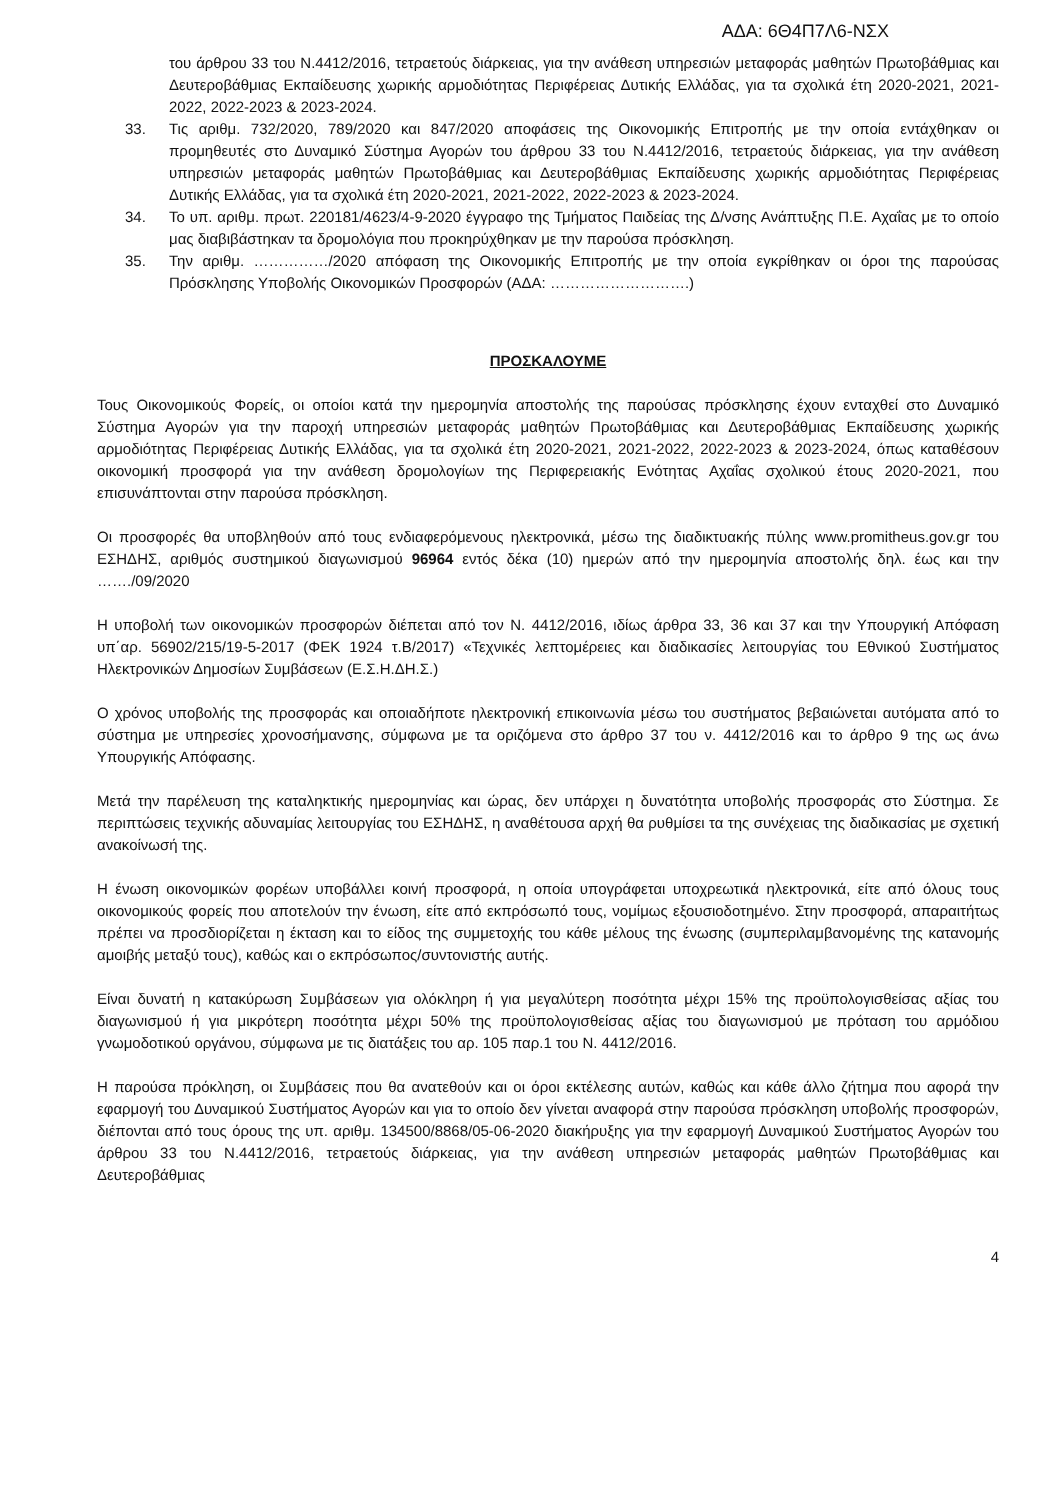ΑΔΑ: 6Θ4Π7Λ6-ΝΣΧ
του άρθρου 33 του Ν.4412/2016, τετραετούς διάρκειας, για την ανάθεση υπηρεσιών μεταφοράς μαθητών Πρωτοβάθμιας και Δευτεροβάθμιας Εκπαίδευσης χωρικής αρμοδιότητας Περιφέρειας Δυτικής Ελλάδας, για τα σχολικά έτη 2020-2021, 2021-2022, 2022-2023 & 2023-2024.
33. Τις αριθμ. 732/2020, 789/2020 και 847/2020 αποφάσεις της Οικονομικής Επιτροπής με την οποία εντάχθηκαν οι προμηθευτές στο Δυναμικό Σύστημα Αγορών του άρθρου 33 του Ν.4412/2016, τετραετούς διάρκειας, για την ανάθεση υπηρεσιών μεταφοράς μαθητών Πρωτοβάθμιας και Δευτεροβάθμιας Εκπαίδευσης χωρικής αρμοδιότητας Περιφέρειας Δυτικής Ελλάδας, για τα σχολικά έτη 2020-2021, 2021-2022, 2022-2023 & 2023-2024.
34. Το υπ. αριθμ. πρωτ. 220181/4623/4-9-2020 έγγραφο της Τμήματος Παιδείας της Δ/νσης Ανάπτυξης Π.Ε. Αχαΐας με το οποίο μας διαβιβάστηκαν τα δρομολόγια που προκηρύχθηκαν με την παρούσα πρόσκληση.
35. Την αριθμ. ……………/2020 απόφαση της Οικονομικής Επιτροπής με την οποία εγκρίθηκαν οι όροι της παρούσας Πρόσκλησης Υποβολής Οικονομικών Προσφορών (ΑΔΑ: ……………………….)
ΠΡΟΣΚΑΛΟΥΜΕ
Τους Οικονομικούς Φορείς, οι οποίοι κατά την ημερομηνία αποστολής της παρούσας πρόσκλησης έχουν ενταχθεί στο Δυναμικό Σύστημα Αγορών για την παροχή υπηρεσιών μεταφοράς μαθητών Πρωτοβάθμιας και Δευτεροβάθμιας Εκπαίδευσης χωρικής αρμοδιότητας Περιφέρειας Δυτικής Ελλάδας, για τα σχολικά έτη 2020-2021, 2021-2022, 2022-2023 & 2023-2024, όπως καταθέσουν οικονομική προσφορά για την ανάθεση δρομολογίων της Περιφερειακής Ενότητας Αχαΐας σχολικού έτους 2020-2021, που επισυνάπτονται στην παρούσα πρόσκληση.
Οι προσφορές θα υποβληθούν από τους ενδιαφερόμενους ηλεκτρονικά, μέσω της διαδικτυακής πύλης www.promitheus.gov.gr του ΕΣΗΔΗΣ, αριθμός συστημικού διαγωνισμού 96964 εντός δέκα (10) ημερών από την ημερομηνία αποστολής δηλ. έως και την ……./09/2020
Η υποβολή των οικονομικών προσφορών διέπεται από τον Ν. 4412/2016, ιδίως άρθρα 33, 36 και 37 και την Υπουργική Απόφαση υπ΄αρ. 56902/215/19-5-2017 (ΦΕΚ 1924 τ.Β/2017) «Τεχνικές λεπτομέρειες και διαδικασίες λειτουργίας του Εθνικού Συστήματος Ηλεκτρονικών Δημοσίων Συμβάσεων (Ε.Σ.Η.ΔΗ.Σ.)
Ο χρόνος υποβολής της προσφοράς και οποιαδήποτε ηλεκτρονική επικοινωνία μέσω του συστήματος βεβαιώνεται αυτόματα από το σύστημα με υπηρεσίες χρονοσήμανσης, σύμφωνα με τα οριζόμενα στο άρθρο 37 του ν. 4412/2016 και το άρθρο 9 της ως άνω Υπουργικής Απόφασης.
Μετά την παρέλευση της καταληκτικής ημερομηνίας και ώρας, δεν υπάρχει η δυνατότητα υποβολής προσφοράς στο Σύστημα. Σε περιπτώσεις τεχνικής αδυναμίας λειτουργίας του ΕΣΗΔΗΣ, η αναθέτουσα αρχή θα ρυθμίσει τα της συνέχειας της διαδικασίας με σχετική ανακοίνωσή της.
Η ένωση οικονομικών φορέων υποβάλλει κοινή προσφορά, η οποία υπογράφεται υποχρεωτικά ηλεκτρονικά, είτε από όλους τους οικονομικούς φορείς που αποτελούν την ένωση, είτε από εκπρόσωπό τους, νομίμως εξουσιοδοτημένο. Στην προσφορά, απαραιτήτως πρέπει να προσδιορίζεται η έκταση και το είδος της συμμετοχής του κάθε μέλους της ένωσης (συμπεριλαμβανομένης της κατανομής αμοιβής μεταξύ τους), καθώς και ο εκπρόσωπος/συντονιστής αυτής.
Είναι δυνατή η κατακύρωση Συμβάσεων για ολόκληρη ή για μεγαλύτερη ποσότητα μέχρι 15% της προϋπολογισθείσας αξίας του διαγωνισμού ή για μικρότερη ποσότητα μέχρι 50% της προϋπολογισθείσας αξίας του διαγωνισμού με πρόταση του αρμόδιου γνωμοδοτικού οργάνου, σύμφωνα με τις διατάξεις του αρ. 105 παρ.1 του Ν. 4412/2016.
Η παρούσα πρόκληση, οι Συμβάσεις που θα ανατεθούν και οι όροι εκτέλεσης αυτών, καθώς και κάθε άλλο ζήτημα που αφορά την εφαρμογή του Δυναμικού Συστήματος Αγορών και για το οποίο δεν γίνεται αναφορά στην παρούσα πρόσκληση υποβολής προσφορών, διέπονται από τους όρους της υπ. αριθμ. 134500/8868/05-06-2020 διακήρυξης για την εφαρμογή Δυναμικού Συστήματος Αγορών του άρθρου 33 του Ν.4412/2016, τετραετούς διάρκειας, για την ανάθεση υπηρεσιών μεταφοράς μαθητών Πρωτοβάθμιας και Δευτεροβάθμιας
4